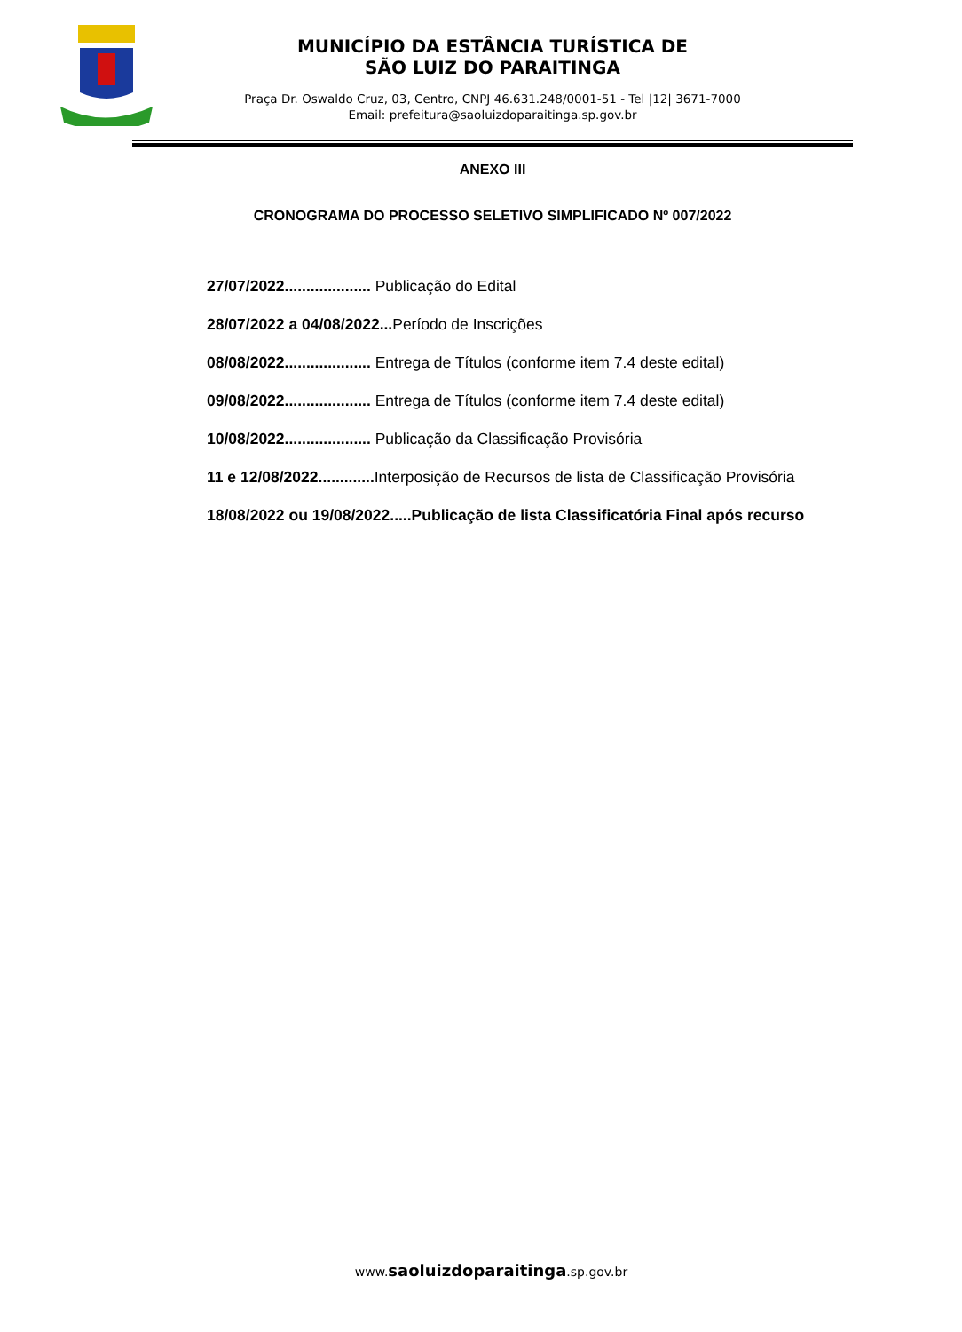MUNICÍPIO DA ESTÂNCIA TURÍSTICA DE
SÃO LUIZ DO PARAITINGA
Praça Dr. Oswaldo Cruz, 03, Centro, CNPJ 46.631.248/0001-51 - Tel |12| 3671-7000
Email: prefeitura@saoluizdoparaitinga.sp.gov.br
ANEXO III
CRONOGRAMA DO PROCESSO SELETIVO SIMPLIFICADO Nº 007/2022
27/07/2022.................... Publicação do Edital
28/07/2022 a 04/08/2022... Período de Inscrições
08/08/2022.................... Entrega de Títulos (conforme item 7.4 deste edital)
09/08/2022.................... Entrega de Títulos (conforme item 7.4 deste edital)
10/08/2022.................... Publicação da Classificação Provisória
11 e 12/08/2022............. Interposição de Recursos de lista de Classificação Provisória
18/08/2022 ou 19/08/2022.....Publicação de lista Classificatória Final após recurso
www.saoluizdoparaitinga.sp.gov.br